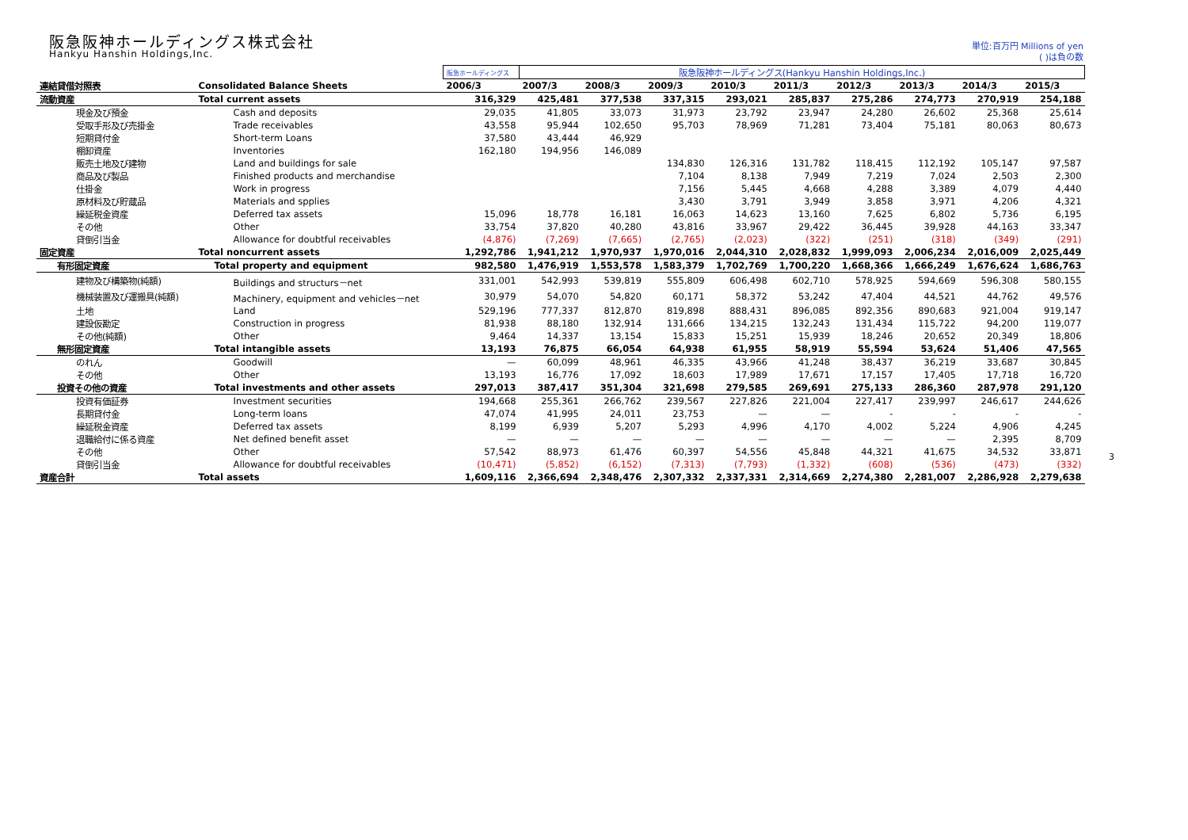阪急阪神ホールディングス株式会社
Hankyu Hanshin Holdings,Inc.
単位:百万円 Millions of yen
( )は負の数
| | | 阪急ホールディングス | 阪急阪神ホールディングス(Hankyu Hanshin Holdings,Inc.) | | | | | | | | |
| 連結貸借対照表 | Consolidated Balance Sheets | 2006/3 | 2007/3 | 2008/3 | 2009/3 | 2010/3 | 2011/3 | 2012/3 | 2013/3 | 2014/3 | 2015/3 |
| 流動資産 | Total current assets | 316,329 | 425,481 | 377,538 | 337,315 | 293,021 | 285,837 | 275,286 | 274,773 | 270,919 | 254,188 |
| 現金及び預金 | Cash and deposits | 29,035 | 41,805 | 33,073 | 31,973 | 23,792 | 23,947 | 24,280 | 26,602 | 25,368 | 25,614 |
| 受取手形及び売掛金 | Trade receivables | 43,558 | 95,944 | 102,650 | 95,703 | 78,969 | 71,281 | 73,404 | 75,181 | 80,063 | 80,673 |
| 短期貸付金 | Short-term Loans | 37,580 | 43,444 | 46,929 | | | | | | | |
| 棚卸資産 | Inventories | 162,180 | 194,956 | 146,089 | | | | | | | |
| 販売土地及び建物 | Land and buildings for sale | | | | 134,830 | 126,316 | 131,782 | 118,415 | 112,192 | 105,147 | 97,587 |
| 商品及び製品 | Finished products and merchandise | | | | 7,104 | 8,138 | 7,949 | 7,219 | 7,024 | 2,503 | 2,300 |
| 仕掛金 | Work in progress | | | | 7,156 | 5,445 | 4,668 | 4,288 | 3,389 | 4,079 | 4,440 |
| 原材料及び貯蔵品 | Materials and spplies | | | | 3,430 | 3,791 | 3,949 | 3,858 | 3,971 | 4,206 | 4,321 |
| 繰延税金資産 | Deferred tax assets | 15,096 | 18,778 | 16,181 | 16,063 | 14,623 | 13,160 | 7,625 | 6,802 | 5,736 | 6,195 |
| その他 | Other | 33,754 | 37,820 | 40,280 | 43,816 | 33,967 | 29,422 | 36,445 | 39,928 | 44,163 | 33,347 |
| 貸倒引当金 | Allowance for doubtful receivables | (4,876) | (7,269) | (7,665) | (2,765) | (2,023) | (322) | (251) | (318) | (349) | (291) |
| 固定資産 | Total noncurrent assets | 1,292,786 | 1,941,212 | 1,970,937 | 1,970,016 | 2,044,310 | 2,028,832 | 1,999,093 | 2,006,234 | 2,016,009 | 2,025,449 |
| 有形固定資産 | Total property and equipment | 982,580 | 1,476,919 | 1,553,578 | 1,583,379 | 1,702,769 | 1,700,220 | 1,668,366 | 1,666,249 | 1,676,624 | 1,686,763 |
| 建物及び構築物(純額) | Buildings and structurs－net | 331,001 | 542,993 | 539,819 | 555,809 | 606,498 | 602,710 | 578,925 | 594,669 | 596,308 | 580,155 |
| 機械装置及び運搬具(純額) | Machinery, equipment and vehicles－net | 30,979 | 54,070 | 54,820 | 60,171 | 58,372 | 53,242 | 47,404 | 44,521 | 44,762 | 49,576 |
| 土地 | Land | 529,196 | 777,337 | 812,870 | 819,898 | 888,431 | 896,085 | 892,356 | 890,683 | 921,004 | 919,147 |
| 建設仮勘定 | Construction in progress | 81,938 | 88,180 | 132,914 | 131,666 | 134,215 | 132,243 | 131,434 | 115,722 | 94,200 | 119,077 |
| その他(純額) | Other | 9,464 | 14,337 | 13,154 | 15,833 | 15,251 | 15,939 | 18,246 | 20,652 | 20,349 | 18,806 |
| 無形固定資産 | Total intangible assets | 13,193 | 76,875 | 66,054 | 64,938 | 61,955 | 58,919 | 55,594 | 53,624 | 51,406 | 47,565 |
| のれん | Goodwill | — | 60,099 | 48,961 | 46,335 | 43,966 | 41,248 | 38,437 | 36,219 | 33,687 | 30,845 |
| その他 | Other | 13,193 | 16,776 | 17,092 | 18,603 | 17,989 | 17,671 | 17,157 | 17,405 | 17,718 | 16,720 |
| 投資その他の資産 | Total investments and other assets | 297,013 | 387,417 | 351,304 | 321,698 | 279,585 | 269,691 | 275,133 | 286,360 | 287,978 | 291,120 |
| 投資有価証券 | Investment securities | 194,668 | 255,361 | 266,762 | 239,567 | 227,826 | 221,004 | 227,417 | 239,997 | 246,617 | 244,626 |
| 長期貸付金 | Long-term loans | 47,074 | 41,995 | 24,011 | 23,753 | — | — | - | - | - | - |
| 繰延税金資産 | Deferred tax assets | 8,199 | 6,939 | 5,207 | 5,293 | 4,996 | 4,170 | 4,002 | 5,224 | 4,906 | 4,245 |
| 退職給付に係る資産 | Net defined benefit asset | — | — | — | — | — | — | — | — | 2,395 | 8,709 |
| その他 | Other | 57,542 | 88,973 | 61,476 | 60,397 | 54,556 | 45,848 | 44,321 | 41,675 | 34,532 | 33,871 |
| 貸倒引当金 | Allowance for doubtful receivables | (10,471) | (5,852) | (6,152) | (7,313) | (7,793) | (1,332) | (608) | (536) | (473) | (332) |
| 資産合計 | Total assets | 1,609,116 | 2,366,694 | 2,348,476 | 2,307,332 | 2,337,331 | 2,314,669 | 2,274,380 | 2,281,007 | 2,286,928 | 2,279,638 |
3